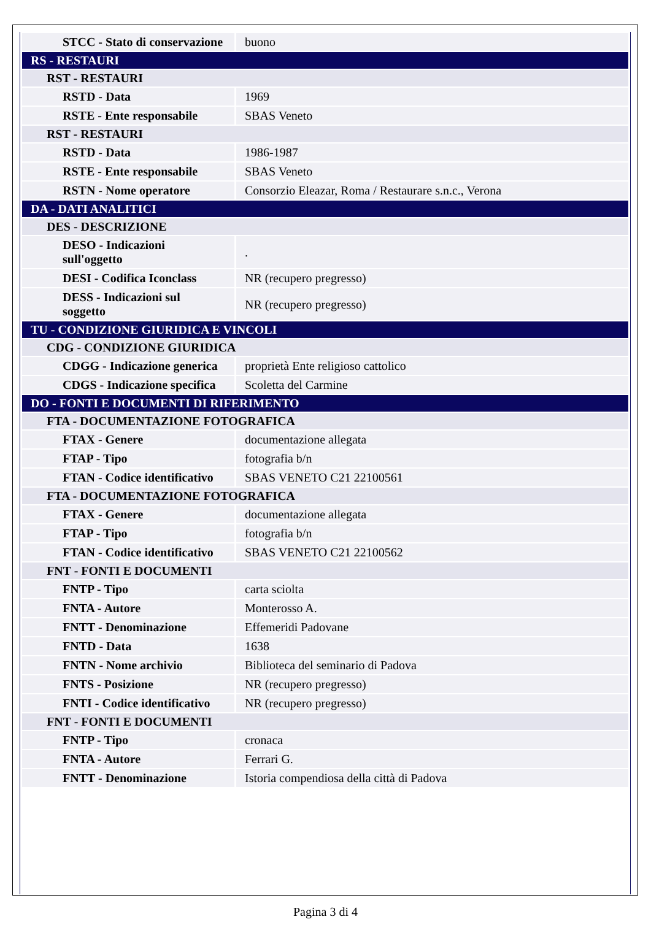| STCC - Stato di conservazione | buono |
| RS - RESTAURI | |
| RST - RESTAURI | |
| RSTD - Data | 1969 |
| RSTE - Ente responsabile | SBAS Veneto |
| RST - RESTAURI | |
| RSTD - Data | 1986-1987 |
| RSTE - Ente responsabile | SBAS Veneto |
| RSTN - Nome operatore | Consorzio Eleazar, Roma / Restaurare s.n.c., Verona |
| DA - DATI ANALITICI | |
| DES - DESCRIZIONE | |
| DESO - Indicazioni sull'oggetto | . |
| DESI - Codifica Iconclass | NR (recupero pregresso) |
| DESS - Indicazioni sul soggetto | NR (recupero pregresso) |
| TU - CONDIZIONE GIURIDICA E VINCOLI | |
| CDG - CONDIZIONE GIURIDICA | |
| CDGG - Indicazione generica | proprietà Ente religioso cattolico |
| CDGS - Indicazione specifica | Scoletta del Carmine |
| DO - FONTI E DOCUMENTI DI RIFERIMENTO | |
| FTA - DOCUMENTAZIONE FOTOGRAFICA | |
| FTAX - Genere | documentazione allegata |
| FTAP - Tipo | fotografia b/n |
| FTAN - Codice identificativo | SBAS VENETO C21 22100561 |
| FTA - DOCUMENTAZIONE FOTOGRAFICA | |
| FTAX - Genere | documentazione allegata |
| FTAP - Tipo | fotografia b/n |
| FTAN - Codice identificativo | SBAS VENETO C21 22100562 |
| FNT - FONTI E DOCUMENTI | |
| FNTP - Tipo | carta sciolta |
| FNTA - Autore | Monterosso A. |
| FNTT - Denominazione | Effemeridi Padovane |
| FNTD - Data | 1638 |
| FNTN - Nome archivio | Biblioteca del seminario di Padova |
| FNTS - Posizione | NR (recupero pregresso) |
| FNTI - Codice identificativo | NR (recupero pregresso) |
| FNT - FONTI E DOCUMENTI | |
| FNTP - Tipo | cronaca |
| FNTA - Autore | Ferrari G. |
| FNTT - Denominazione | Istoria compendiosa della città di Padova |
Pagina 3 di 4